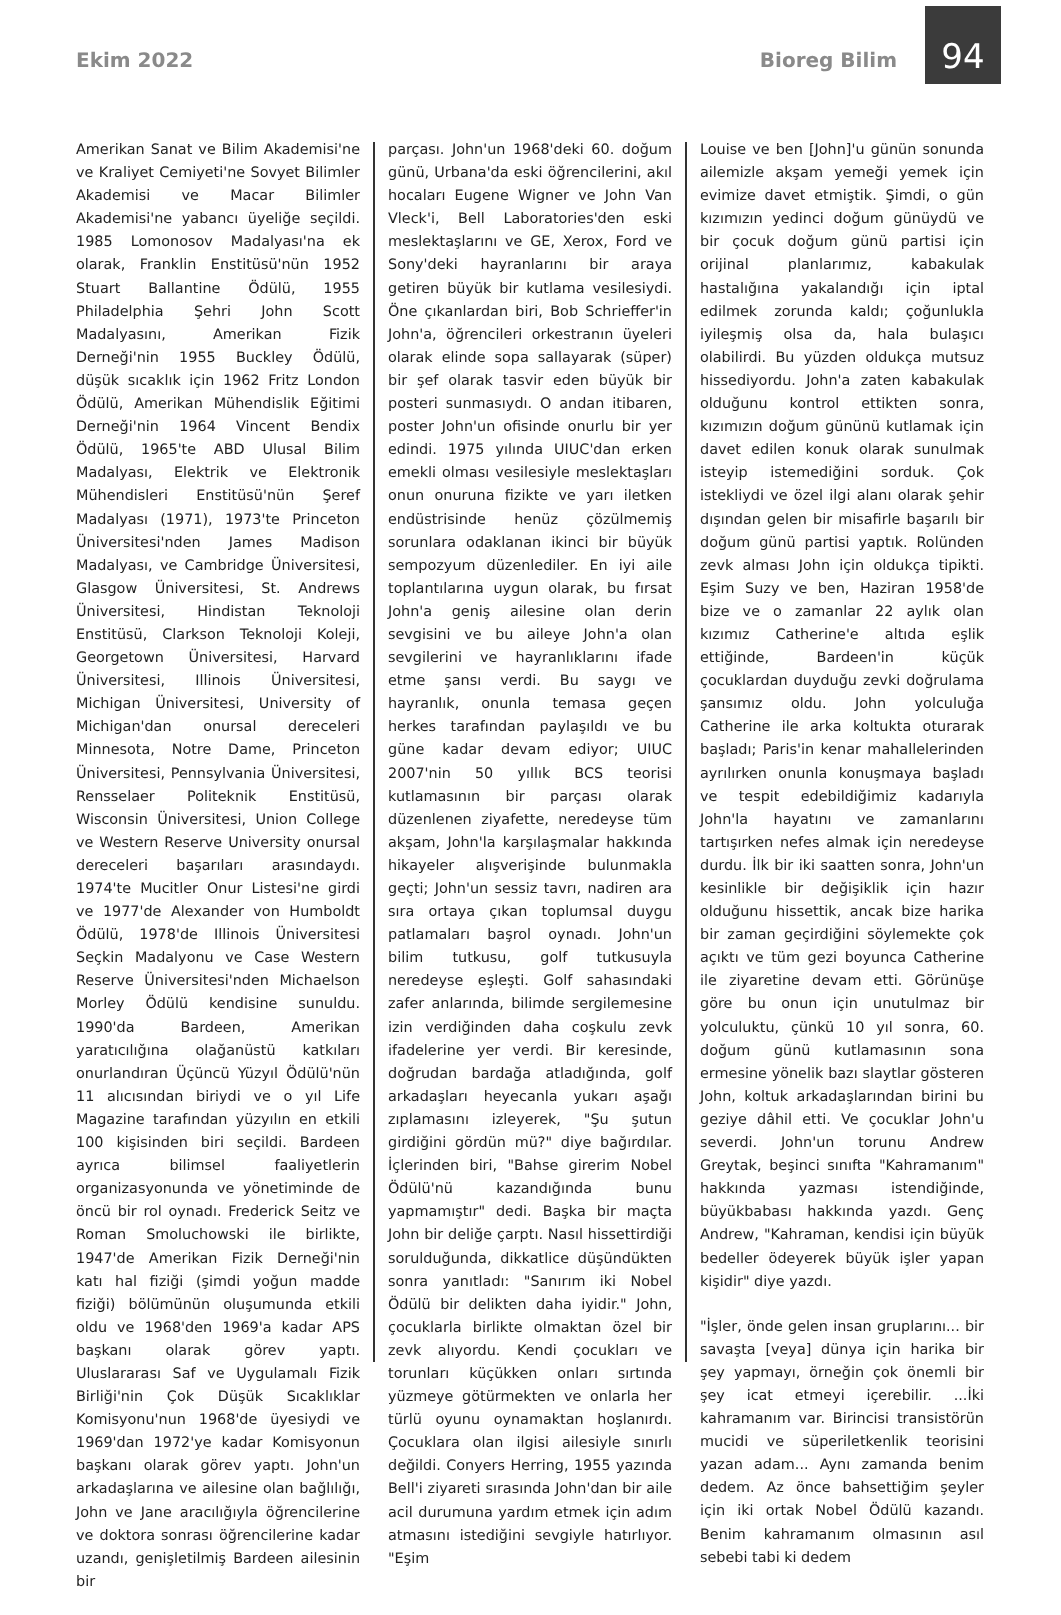Ekim 2022
Bioreg Bilim
94
Amerikan Sanat ve Bilim Akademisi'ne ve Kraliyet Cemiyeti'ne Sovyet Bilimler Akademisi ve Macar Bilimler Akademisi'ne yabancı üyeliğe seçildi. 1985 Lomonosov Madalyası'na ek olarak, Franklin Enstitüsü'nün 1952 Stuart Ballantine Ödülü, 1955 Philadelphia Şehri John Scott Madalyasını, Amerikan Fizik Derneği'nin 1955 Buckley Ödülü, düşük sıcaklık için 1962 Fritz London Ödülü, Amerikan Mühendislik Eğitimi Derneği'nin 1964 Vincent Bendix Ödülü, 1965'te ABD Ulusal Bilim Madalyası, Elektrik ve Elektronik Mühendisleri Enstitüsü'nün Şeref Madalyası (1971), 1973'te Princeton Üniversitesi'nden James Madison Madalyası, ve Cambridge Üniversitesi, Glasgow Üniversitesi, St. Andrews Üniversitesi, Hindistan Teknoloji Enstitüsü, Clarkson Teknoloji Koleji, Georgetown Üniversitesi, Harvard Üniversitesi, Illinois Üniversitesi, Michigan Üniversitesi, University of Michigan'dan onursal dereceleri Minnesota, Notre Dame, Princeton Üniversitesi, Pennsylvania Üniversitesi, Rensselaer Politeknik Enstitüsü, Wisconsin Üniversitesi, Union College ve Western Reserve University onursal dereceleri başarıları arasındaydı. 1974'te Mucitler Onur Listesi'ne girdi ve 1977'de Alexander von Humboldt Ödülü, 1978'de Illinois Üniversitesi Seçkin Madalyonu ve Case Western Reserve Üniversitesi'nden Michaelson Morley Ödülü kendisine sunuldu. 1990'da Bardeen, Amerikan yaratıcılığına olağanüstü katkıları onurlandıran Üçüncü Yüzyıl Ödülü'nün 11 alıcısından biriydi ve o yıl Life Magazine tarafından yüzyılın en etkili 100 kişisinden biri seçildi. Bardeen ayrıca bilimsel faaliyetlerin organizasyonunda ve yönetiminde de öncü bir rol oynadı. Frederick Seitz ve Roman Smoluchowski ile birlikte, 1947'de Amerikan Fizik Derneği'nin katı hal fiziği (şimdi yoğun madde fiziği) bölümünün oluşumunda etkili oldu ve 1968'den 1969'a kadar APS başkanı olarak görev yaptı. Uluslararası Saf ve Uygulamalı Fizik Birliği'nin Çok Düşük Sıcaklıklar Komisyonu'nun 1968'de üyesiydi ve 1969'dan 1972'ye kadar Komisyonun başkanı olarak görev yaptı. John'un arkadaşlarına ve ailesine olan bağlılığı, John ve Jane aracılığıyla öğrencilerine ve doktora sonrası öğrencilerine kadar uzandı, genişletilmiş Bardeen ailesinin bir
parçası. John'un 1968'deki 60. doğum günü, Urbana'da eski öğrencilerini, akıl hocaları Eugene Wigner ve John Van Vleck'i, Bell Laboratories'den eski meslektaşlarını ve GE, Xerox, Ford ve Sony'deki hayranlarını bir araya getiren büyük bir kutlama vesilesiydi. Öne çıkanlardan biri, Bob Schrieffer'in John'a, öğrencileri orkestranın üyeleri olarak elinde sopa sallayarak (süper) bir şef olarak tasvir eden büyük bir posteri sunmasıydı. O andan itibaren, poster John'un ofisinde onurlu bir yer edindi. 1975 yılında UIUC'dan erken emekli olması vesilesiyle meslektaşları onun onuruna fizikte ve yarı iletken endüstrisinde henüz çözülmemiş sorunlara odaklanan ikinci bir büyük sempozyum düzenlediler. En iyi aile toplantılarına uygun olarak, bu fırsat John'a geniş ailesine olan derin sevgisini ve bu aileye John'a olan sevgilerini ve hayranlıklarını ifade etme şansı verdi. Bu saygı ve hayranlık, onunla temasa geçen herkes tarafından paylaşıldı ve bu güne kadar devam ediyor; UIUC 2007'nin 50 yıllık BCS teorisi kutlamasının bir parçası olarak düzenlenen ziyafette, neredeyse tüm akşam, John'la karşılaşmalar hakkında hikayeler alışverişinde bulunmakla geçti; John'un sessiz tavrı, nadiren ara sıra ortaya çıkan toplumsal duygu patlamaları başrol oynadı. John'un bilim tutkusu, golf tutkusuyla neredeyse eşleşti. Golf sahasındaki zafer anlarında, bilimde sergilemesine izin verdiğinden daha coşkulu zevk ifadelerine yer verdi. Bir keresinde, doğrudan bardağa atladığında, golf arkadaşları heyecanla yukarı aşağı zıplamasını izleyerek, "Şu şutun girdiğini gördün mü?" diye bağırdılar. İçlerinden biri, "Bahse girerim Nobel Ödülü'nü kazandığında bunu yapmamıştır" dedi. Başka bir maçta John bir deliğe çarptı. Nasıl hissettirdiği sorulduğunda, dikkatlice düşündükten sonra yanıtladı: "Sanırım iki Nobel Ödülü bir delikten daha iyidir." John, çocuklarla birlikte olmaktan özel bir zevk alıyordu. Kendi çocukları ve torunları küçükken onları sırtında yüzmeye götürmekten ve onlarla her türlü oyunu oynamaktan hoşlanırdı. Çocuklara olan ilgisi ailesiyle sınırlı değildi. Conyers Herring, 1955 yazında Bell'i ziyareti sırasında John'dan bir aile acil durumuna yardım etmek için adım atmasını istediğini sevgiyle hatırlıyor. "Eşim
Louise ve ben [John]'u günün sonunda ailemizle akşam yemeği yemek için evimize davet etmiştik. Şimdi, o gün kızımızın yedinci doğum günüydü ve bir çocuk doğum günü partisi için orijinal planlarımız, kabakulak hastalığına yakalandığı için iptal edilmek zorunda kaldı; çoğunlukla iyileşmiş olsa da, hala bulaşıcı olabilirdi. Bu yüzden oldukça mutsuz hissediyordu. John'a zaten kabakulak olduğunu kontrol ettikten sonra, kızımızın doğum gününü kutlamak için davet edilen konuk olarak sunulmak isteyip istemediğini sorduk. Çok istekliydi ve özel ilgi alanı olarak şehir dışından gelen bir misafirle başarılı bir doğum günü partisi yaptık. Rolünden zevk alması John için oldukça tipikti. Eşim Suzy ve ben, Haziran 1958'de bize ve o zamanlar 22 aylık olan kızımız Catherine'e altıda eşlik ettiğinde, Bardeen'in küçük çocuklardan duyduğu zevki doğrulama şansımız oldu. John yolculuğa Catherine ile arka koltukta oturarak başladı; Paris'in kenar mahallelerinden ayrılırken onunla konuşmaya başladı ve tespit edebildiğimiz kadarıyla John'la hayatını ve zamanlarını tartışırken nefes almak için neredeyse durdu. İlk bir iki saatten sonra, John'un kesinlikle bir değişiklik için hazır olduğunu hissettik, ancak bize harika bir zaman geçirdiğini söylemekte çok açıktı ve tüm gezi boyunca Catherine ile ziyaretine devam etti. Görünüşe göre bu onun için unutulmaz bir yolculuktu, çünkü 10 yıl sonra, 60. doğum günü kutlamasının sona ermesine yönelik bazı slaytlar gösteren John, koltuk arkadaşlarından birini bu geziye dâhil etti. Ve çocuklar John'u severdi. John'un torunu Andrew Greytak, beşinci sınıfta "Kahramanım" hakkında yazması istendiğinde, büyükbabası hakkında yazdı. Genç Andrew, "Kahraman, kendisi için büyük bedeller ödeyerek büyük işler yapan kişidir" diye yazdı.
"İşler, önde gelen insan gruplarını... bir savaşta [veya] dünya için harika bir şey yapmayı, örneğin çok önemli bir şey icat etmeyi içerebilir. ...İki kahramanım var. Birincisi transistörün mucidi ve süperiletkenlik teorisini yazan adam... Aynı zamanda benim dedem. Az önce bahsettiğim şeyler için iki ortak Nobel Ödülü kazandı. Benim kahramanım olmasının asıl sebebi tabi ki dedem